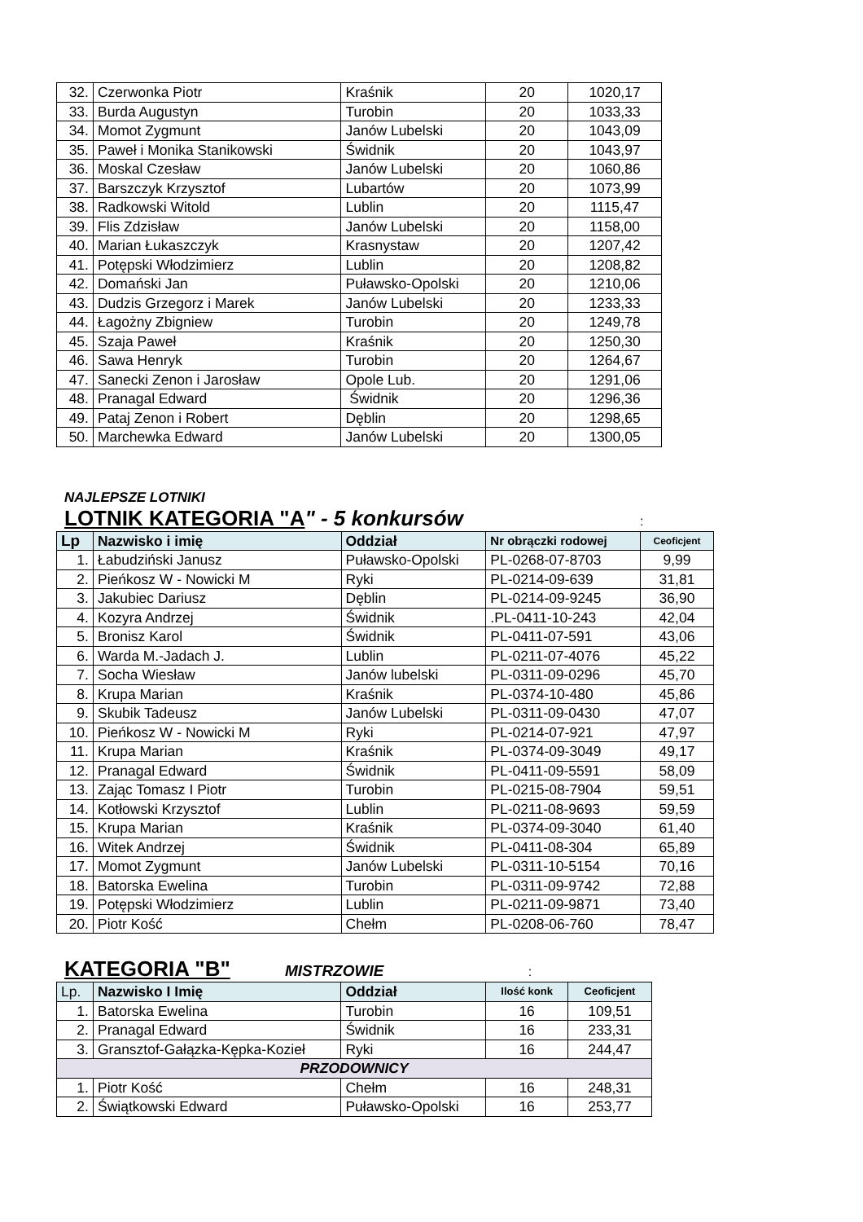| 32. | Czerwonka Piotr | Kraśnik | 20 | 1020,17 |
| 33. | Burda Augustyn | Turobin | 20 | 1033,33 |
| 34. | Momot Zygmunt | Janów Lubelski | 20 | 1043,09 |
| 35. | Paweł i Monika Stanikowski | Świdnik | 20 | 1043,97 |
| 36. | Moskal Czesław | Janów Lubelski | 20 | 1060,86 |
| 37. | Barszczyk Krzysztof | Lubartów | 20 | 1073,99 |
| 38. | Radkowski Witold | Lublin | 20 | 1115,47 |
| 39. | Flis Zdzisław | Janów Lubelski | 20 | 1158,00 |
| 40. | Marian Łukaszczyk | Krasnystaw | 20 | 1207,42 |
| 41. | Potępski Włodzimierz | Lublin | 20 | 1208,82 |
| 42. | Domański Jan | Puławsko-Opolski | 20 | 1210,06 |
| 43. | Dudzis Grzegorz i Marek | Janów Lubelski | 20 | 1233,33 |
| 44. | Łagożny Zbigniew | Turobin | 20 | 1249,78 |
| 45. | Szaja Paweł | Kraśnik | 20 | 1250,30 |
| 46. | Sawa Henryk | Turobin | 20 | 1264,67 |
| 47. | Sanecki Zenon i Jarosław | Opole Lub. | 20 | 1291,06 |
| 48. | Pranagal Edward | Świdnik | 20 | 1296,36 |
| 49. | Pataj Zenon i Robert | Dęblin | 20 | 1298,65 |
| 50. | Marchewka Edward | Janów Lubelski | 20 | 1300,05 |
NAJLEPSZE LOTNIKI
LOTNIK KATEGORIA "A" - 5 konkursów :
| Lp | Nazwisko i imię | Oddział | Nr obrączki rodowej | Ceoficjent |
| --- | --- | --- | --- | --- |
| 1. | Łabudziński Janusz | Puławsko-Opolski | PL-0268-07-8703 | 9,99 |
| 2. | Pieńkosz W - Nowicki M | Ryki | PL-0214-09-639 | 31,81 |
| 3. | Jakubiec Dariusz | Dęblin | PL-0214-09-9245 | 36,90 |
| 4. | Kozyra Andrzej | Świdnik | .PL-0411-10-243 | 42,04 |
| 5. | Bronisz Karol | Świdnik | PL-0411-07-591 | 43,06 |
| 6. | Warda M.-Jadach J. | Lublin | PL-0211-07-4076 | 45,22 |
| 7. | Socha Wiesław | Janów lubelski | PL-0311-09-0296 | 45,70 |
| 8. | Krupa Marian | Kraśnik | PL-0374-10-480 | 45,86 |
| 9. | Skubik Tadeusz | Janów Lubelski | PL-0311-09-0430 | 47,07 |
| 10. | Pieńkosz W - Nowicki M | Ryki | PL-0214-07-921 | 47,97 |
| 11. | Krupa Marian | Kraśnik | PL-0374-09-3049 | 49,17 |
| 12. | Pranagal Edward | Świdnik | PL-0411-09-5591 | 58,09 |
| 13. | Zając Tomasz I Piotr | Turobin | PL-0215-08-7904 | 59,51 |
| 14. | Kotłowski Krzysztof | Lublin | PL-0211-08-9693 | 59,59 |
| 15. | Krupa Marian | Kraśnik | PL-0374-09-3040 | 61,40 |
| 16. | Witek Andrzej | Świdnik | PL-0411-08-304 | 65,89 |
| 17. | Momot Zygmunt | Janów Lubelski | PL-0311-10-5154 | 70,16 |
| 18. | Batorska Ewelina | Turobin | PL-0311-09-9742 | 72,88 |
| 19. | Potępski Włodzimierz | Lublin | PL-0211-09-9871 | 73,40 |
| 20. | Piotr Kość | Chełm | PL-0208-06-760 | 78,47 |
KATEGORIA "B" MISTRZOWIE :
| Lp. | Nazwisko I Imię | Oddział | Ilość konk | Ceoficjent |
| --- | --- | --- | --- | --- |
| 1. | Batorska Ewelina | Turobin | 16 | 109,51 |
| 2. | Pranagal Edward | Świdnik | 16 | 233,31 |
| 3. | Gransztof-Gałązka-Kępka-Kozieł | Ryki | 16 | 244,47 |
| PRZODOWNICY | | | | |
| 1. | Piotr Kość | Chełm | 16 | 248,31 |
| 2. | Świątkowski Edward | Puławsko-Opolski | 16 | 253,77 |